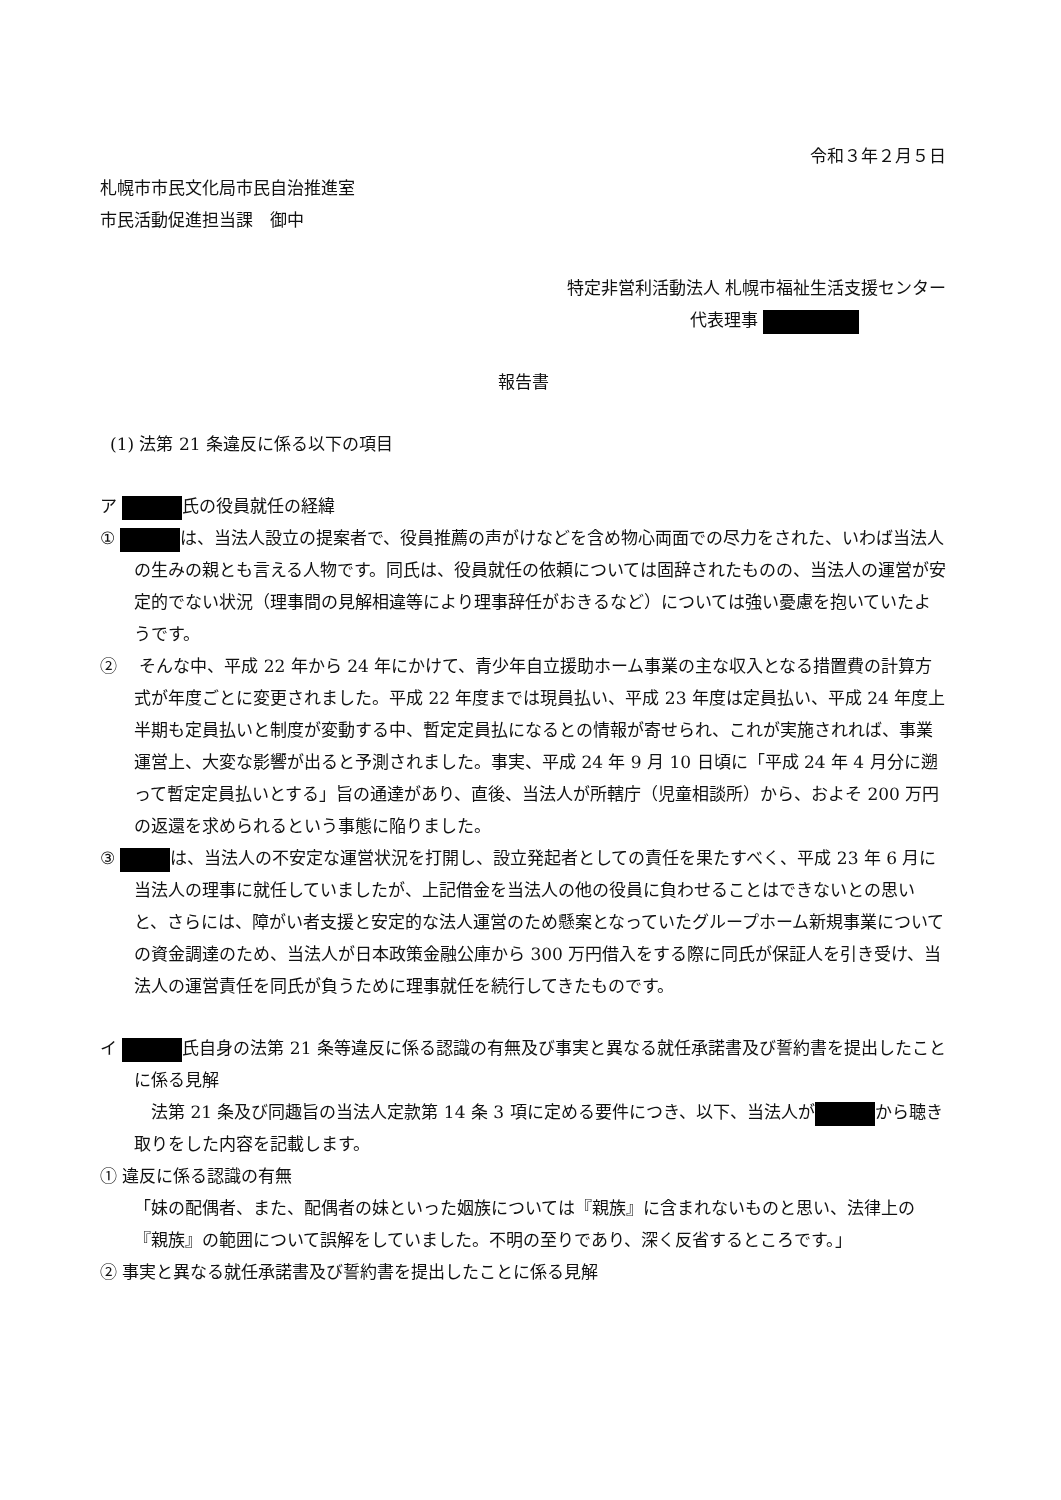令和３年２月５日
札幌市市民文化局市民自治推進室
市民活動促進担当課　御中
特定非営利活動法人 札幌市福祉生活支援センター
代表理事
報告書
(1) 法第 21 条違反に係る以下の項目
ア 氏の役員就任の経緯
① は、当法人設立の提案者で、役員推薦の声がけなどを含め物心両面での尽力をされた、いわば当法人の生みの親とも言える人物です。同氏は、役員就任の依頼については固辞されたものの、当法人の運営が安定的でない状況（理事間の見解相違等により理事辞任がおきるなど）については強い憂慮を抱いていたようです。
② 　そんな中、平成 22 年から 24 年にかけて、青少年自立援助ホーム事業の主な収入となる措置費の計算方式が年度ごとに変更されました。平成 22 年度までは現員払い、平成 23 年度は定員払い、平成 24 年度上半期も定員払いと制度が変動する中、暫定定員払になるとの情報が寄せられ、これが実施されれば、事業運営上、大変な影響が出ると予測されました。事実、平成 24 年 9 月 10 日頃に「平成 24 年 4 月分に遡って暫定定員払いとする」旨の通達があり、直後、当法人が所轄庁（児童相談所）から、およそ 200 万円の返還を求められるという事態に陥りました。
③ は、当法人の不安定な運営状況を打開し、設立発起者としての責任を果たすべく、平成 23 年 6 月に当法人の理事に就任していましたが、上記借金を当法人の他の役員に負わせることはできないとの思いと、さらには、障がい者支援と安定的な法人運営のため懸案となっていたグループホーム新規事業についての資金調達のため、当法人が日本政策金融公庫から 300 万円借入をする際に同氏が保証人を引き受け、当法人の運営責任を同氏が負うために理事就任を続行してきたものです。
イ 氏自身の法第 21 条等違反に係る認識の有無及び事実と異なる就任承諾書及び誓約書を提出したことに係る見解
　法第 21 条及び同趣旨の当法人定款第 14 条 3 項に定める要件につき、以下、当法人が から聴き取りをした内容を記載します。
① 違反に係る認識の有無
「妹の配偶者、また、配偶者の妹といった姻族については『親族』に含まれないものと思い、法律上の『親族』の範囲について誤解をしていました。不明の至りであり、深く反省するところです。」
② 事実と異なる就任承諾書及び誓約書を提出したことに係る見解